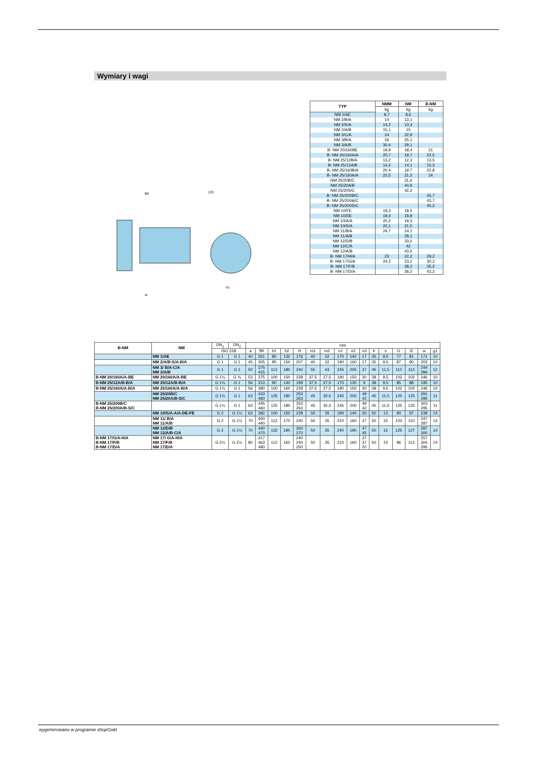Wymiary i wagi
fM
131
n1
w
| TYP | NMM | NM | B-NM |
| --- | --- | --- | --- |
| | kg | kg | kg |
| NM 1/AE | 8,7 | 8,6 | |
| NM 2/B/A | 14 | 13,1 | |
| NM 2/S/A | 14,2 | 13,3 | |
| NM 2/A/B | 15,1 | 15 | |
| NM 3/C/A | 24 | 22,9 | |
| NM 3/B/A | 26 | 25,1 | |
| NM 3/A/B | 30,4 | 29,1 | |
| B- NM 20/160BE | 19,9 | 18,4 | 21 |
| B- NM 20/160A/A | 20,7 | 19,7 | 22,5 |
| B- NM 25/12B/A | 13,2 | 12,3 | 13,5 |
| B- NM 25/12A/B | 14,2 | 14,1 | 15,3 |
| B- NM 25/160B/A | 20,4 | 19,7 | 22,8 |
| B- NM 25/160A/A | 22,5 | 21,5 | 24 |
| NM 25/20B/C | | 31,6 | |
| NM 25/20A/B | | 40,9 | |
| NM 25/20S/C | | 42,2 | |
| B- NM 25/200B/C | | | 35,7 |
| B- NM 25/200A/C | | | 43,7 |
| B- NM 25/200S/C | | | 45,2 |
| NM 10/FE | 19,3 | 18,5 | |
| NM 10/DE | 19,4 | 18,8 | |
| NM 10/A/A | 20,2 | 19,3 | |
| NM 10/S/A | 22,1 | 21,5 | |
| NM 11/B/A | 24,7 | 24,1 | |
| NM 11/A/B | | 28,1 | |
| NM 12/D/B | | 33,5 | |
| NM 12/C/A | | 42 | |
| NM 12/A/B | | 43,5 | |
| B- NM 17/H/A | 23 | 22,2 | 29,2 |
| B- NM 17/G/A | 24,2 | 23,2 | 30,2 |
| B- NM 17/F/B | | 28,2 | 35,2 |
| B- NM 17/D/A | | 36,2 | 43,2 |
| B-NM | NM | DN<sub>1</sub> | DN<sub>2</sub> | mm | | | | | | | | | | | | | | | |
| | | ISO 228 | | a | fM | h1 | h2 | H | m1 | m2 | n1 | n2 | n3 | b | s | l1 | l2 | w | g1 |
| | NM 1/AE | G 1 | G 1 | 40 | 261 | 80 | 132 | 176 | 40 | 32 | 170 | 140 | 17 | 35 | 9,5 | 77 | 81 | 171 | 10 |
| | NM 2/A/B-S/A-B/A | G 1 | G 1 | 45 | 305 | 95 | 150 | 207 | 40 | 32 | 190 | 160 | 17 | 35 | 9,5 | 87 | 90 | 203 | 10 |
| | NM 3/ B/A-C/A NM 3/A/B | G 1 | G 1 | 50 | 375 415 | 112 | 180 | 240 | 55 | 43 | 245 | 205 | 37 | 45 | 11,5 | 110 | 113 | 244 284 | 12 |
| B-NM 20/160A/A-BE | NM 20/160A/A-BE | G 1¼ | G ¾ | 53 | 375 | 100 | 150 | 228 | 37,5 | 27,5 | 190 | 150 | 30 | 38 | 9,5 | 102 | 102 | 246 | 10 |
| B-NM 25/12A/B-B/A | NM 25/12A/B-B/A | G 1½ | G 1 | 56 | 313 | 90 | 140 | 199 | 37,5 | 27,5 | 170 | 130 | 9 | 38 | 9,5 | 85 | 88 | 195 | 10 |
| B-NM 25/160A/A-B/A | NM 25/160A/A-B/A | G 1½ | G 1 | 56 | 380 | 100 | 160 | 228 | 37,5 | 27,5 | 190 | 150 | 30 | 38 | 9,5 | 102 | 102 | 246 | 10 |
| | NM 25/20B/C NM 25/20A/B-S/C | G 1½ | G 1 | 63 | 433 460 | 125 | 180 | 253 263 | 45 | 32,5 | 245 | 200 | 49 42 | 45 | 11,5 | 125 | 125 | 291 295 | 11 |
| B-NM 25/200B/C B-NM 25/200A/B-S/C | | G 1½ | G 1 | 63 | 445 460 | 125 | 180 | 253 263 | 45 | 32,5 | 245 | 200 | 49 42 | 45 | 11,5 | 125 | 125 | 303 295 | 11 |
| | NM 10/S/A-A/A-DE-FE | G 2 | G 1¼ | 63 | 382 | 100 | 150 | 228 | 50 | 35 | 190 | 140 | 30 | 50 | 13 | 90 | 97 | 239 | 14 |
| | NM 11/ B/A NM 11/A/B | G 2 | G 1¼ | 70 | 400 440 | 112 | 170 | 240 | 50 | 35 | 210 | 160 | 37 | 50 | 15 | 103 | 110 | 247 287 | 14 |
| | NM 12/D/B NM 12/A/B-C/A | G 2 | G 1¼ | 70 | 440 470 | 132 | 190 | 260 270 | 50 | 35 | 240 | 190 | 47 45 | 50 | 15 | 125 | 127 | 287 300 | 14 |
| B-NM 17/G/A-H/A B-NM 17/F/B B-NM 17/D/A | NM 17/ G/A-H/A NM 17/F/B NM 17/D/A | G 2½ | G 2½ | 80 | 417 463 480 | 112 | 160 | 240 240 250 | 50 | 35 | 210 | 160 | 37 37 20 | 50 | 14 | 96 | 113 | 257 304 295 | 14 |
wygenerowano w programie shopGold